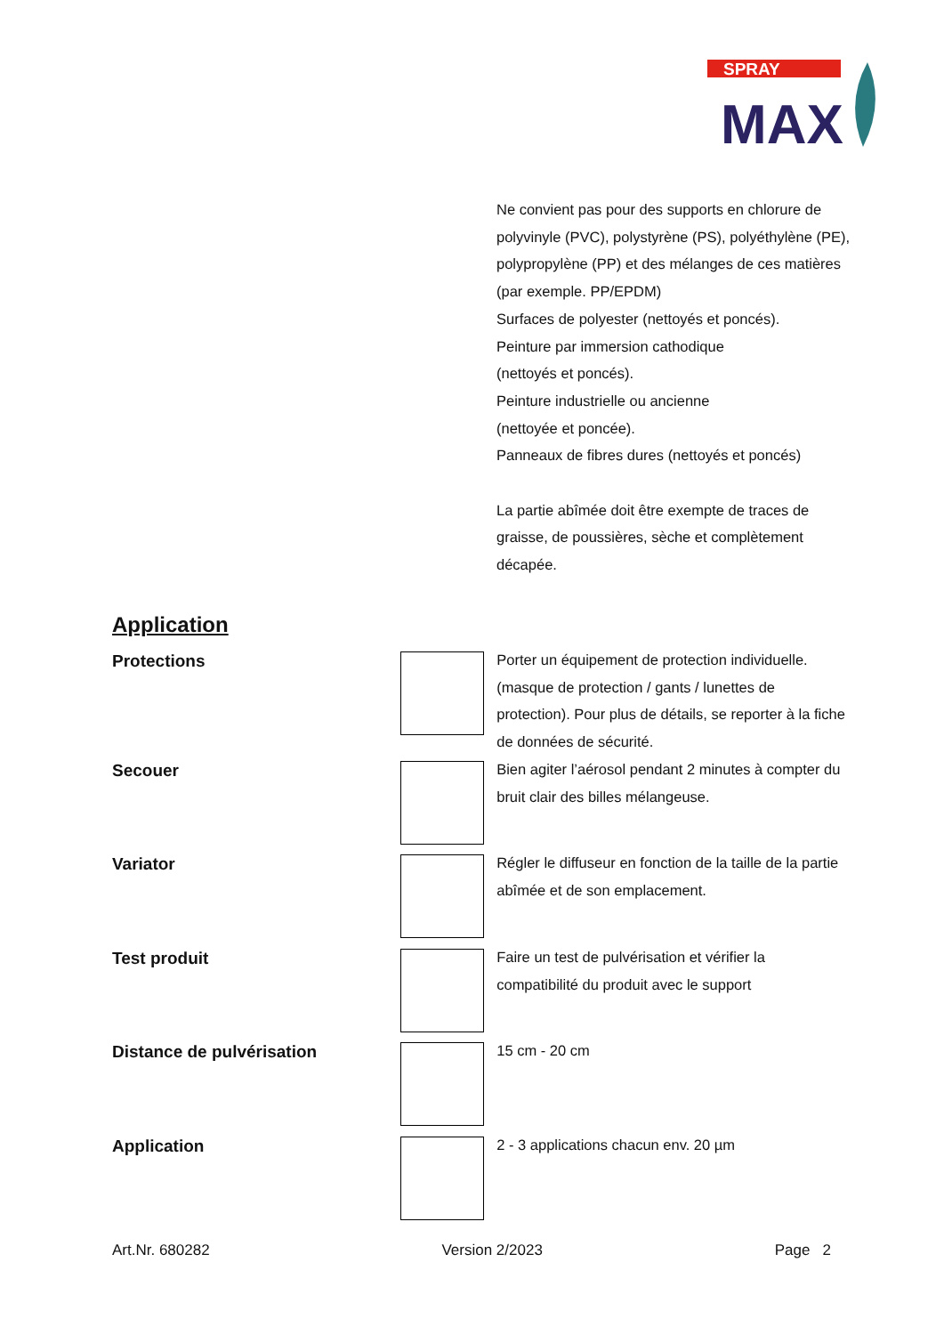SPRAY
MAX
Ne convient pas pour des supports en chlorure de polyvinyle (PVC), polystyrène (PS), polyéthylène (PE), polypropylène (PP) et des mélanges de ces matières (par exemple. PP/EPDM)
Surfaces de polyester (nettoyés et poncés).
Peinture par immersion cathodique
(nettoyés et poncés).
Peinture industrielle ou ancienne
(nettoyée et poncée).
Panneaux de fibres dures (nettoyés et poncés)
La partie abîmée doit être exempte de traces de graisse, de poussières, sèche et complètement décapée.
Application
Protections
Porter un équipement de protection individuelle. (masque de protection / gants / lunettes de protection). Pour plus de détails, se reporter à la fiche de données de sécurité.
Secouer
Bien agiter l’aérosol pendant 2 minutes à compter du bruit clair des billes mélangeuse.
Variator
Régler le diffuseur en fonction de la taille de la partie abîmée et de son emplacement.
Test produit
Faire un test de pulvérisation et vérifier la compatibilité du produit avec le support
Distance de pulvérisation
15 cm - 20 cm
Application
2 - 3 applications chacun env. 20 µm
Art.Nr. 680282 Version 2/2023 Page 2